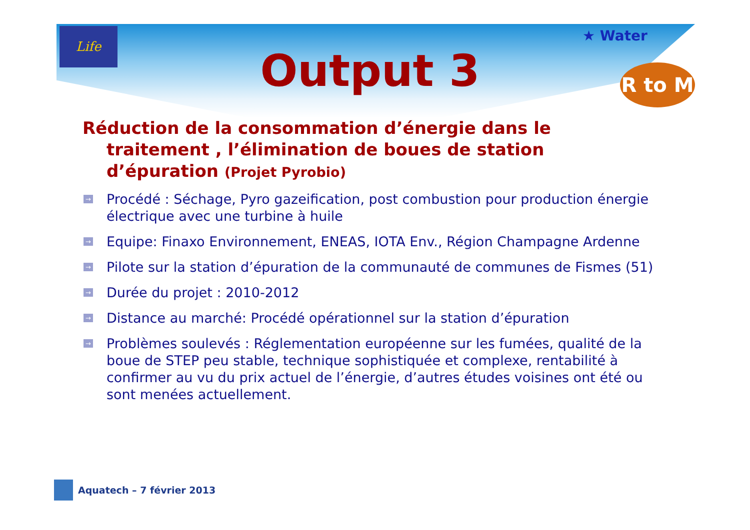Life
★ Water
R to M
Output 3
Réduction de la consommation d’énergie dans le traitement , l’élimination de boues de station d’épuration (Projet Pyrobio)
→ Procédé : Séchage, Pyro gazeification, post combustion pour production énergie électrique avec une turbine à huile
→ Equipe: Finaxo Environnement, ENEAS, IOTA Env., Région Champagne Ardenne
→ Pilote sur la station d’épuration de la communauté de communes de Fismes (51)
→ Durée du projet : 2010-2012
→ Distance au marché: Procédé opérationnel sur la station d’épuration
→ Problèmes soulevés : Réglementation européenne sur les fumées, qualité de la boue de STEP peu stable, technique sophistiquée et complexe, rentabilité à confirmer au vu du prix actuel de l’énergie, d’autres études voisines ont été ou sont menées actuellement.
Aquatech – 7 février 2013